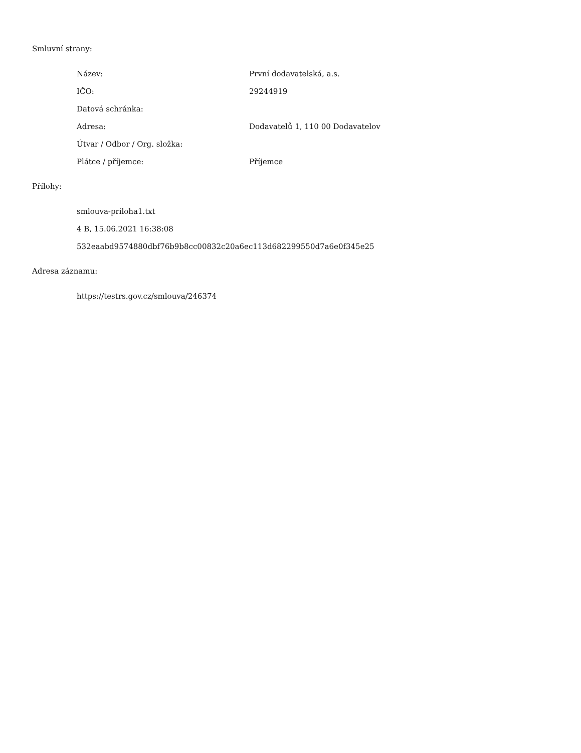Smluvní strany:
| Název: | První dodavatelská, a.s. |
| IČO: | 29244919 |
| Datová schránka: | |
| Adresa: | Dodavatelů 1, 110 00 Dodavatelov |
| Útvar / Odbor / Org. složka: | |
| Plátce / příjemce: | Příjemce |
Přílohy:
| smlouva-priloha1.txt |
| 4 B, 15.06.2021 16:38:08 |
| 532eaabd9574880dbf76b9b8cc00832c20a6ec113d682299550d7a6e0f345e25 |
Adresa záznamu:
| https://testrs.gov.cz/smlouva/246374 |